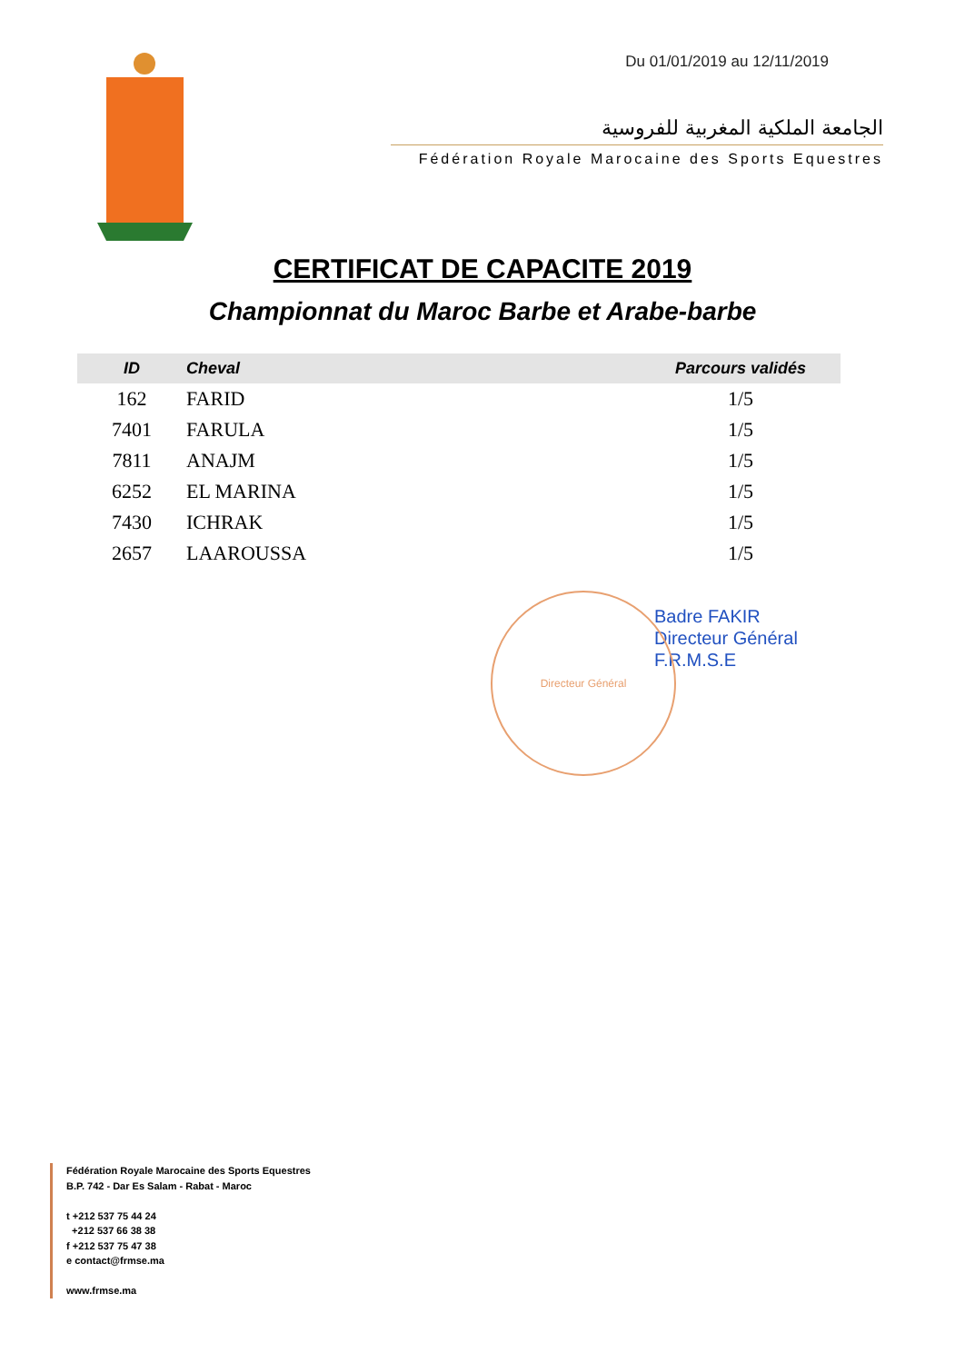Du 01/01/2019 au 12/11/2019
الجامعة الملكية المغربية للفروسية
Fédération Royale Marocaine des Sports Equestres
CERTIFICAT DE CAPACITE 2019
Championnat du Maroc Barbe et Arabe-barbe
| ID | Cheval | Parcours validés |
| --- | --- | --- |
| 162 | FARID | 1/5 |
| 7401 | FARULA | 1/5 |
| 7811 | ANAJM | 1/5 |
| 6252 | EL MARINA | 1/5 |
| 7430 | ICHRAK | 1/5 |
| 2657 | LAAROUSSA | 1/5 |
Directeur Général
Badre FAKIR
Directeur Général
F.R.M.S.E
Fédération Royale Marocaine des Sports Equestres
B.P. 742 - Dar Es Salam - Rabat - Maroc
t +212 537 75 44 24
+212 537 66 38 38
f +212 537 75 47 38
e contact@frmse.ma
www.frmse.ma